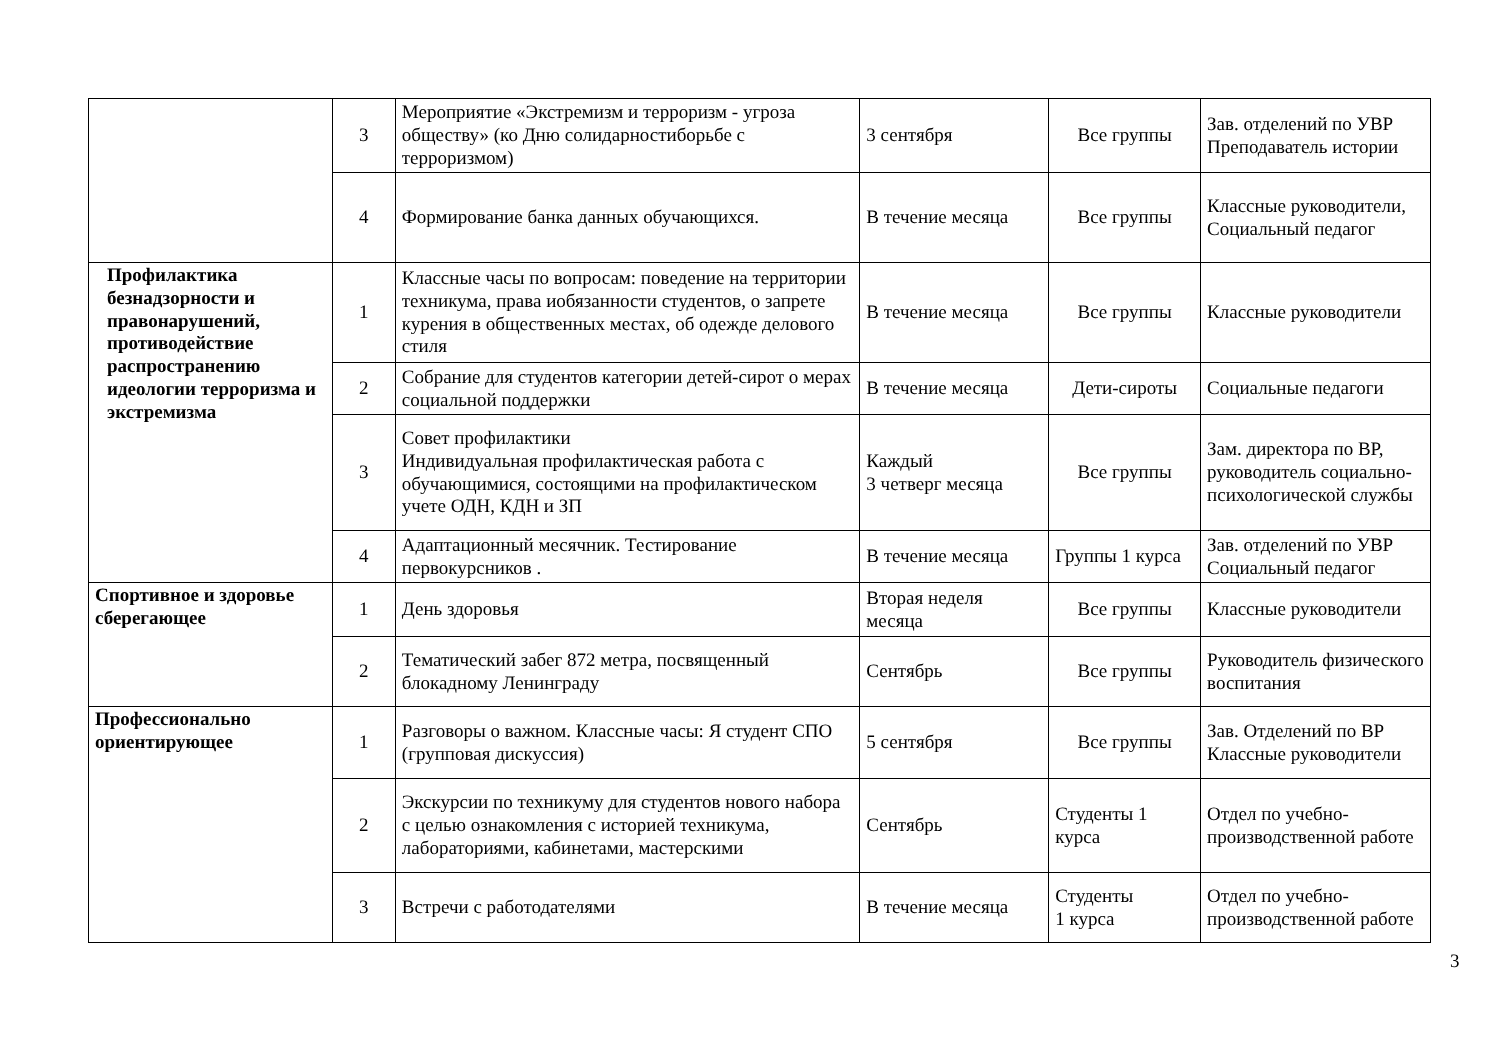| | 3 | Мероприятие «Экстремизм и терроризм - угроза обществу» (ко Дню солидарностиборьбе с терроризмом) | 3 сентября | Все группы | Зав. отделений по УВР Преподаватель истории |
| | 4 | Формирование банка данных обучающихся. | В течение месяца | Все группы | Классные руководители, Социальный педагог |
| Профилактика безнадзорности и правонарушений, противодействие распространению идеологии терроризма и экстремизма | 1 | Классные часы по вопросам: поведение на территории техникума, права иобязанности студентов, о запрете курения в общественных местах, об одежде делового стиля | В течение месяца | Все группы | Классные руководители |
| | 2 | Собрание для студентов категории детей-сирот о мерах социальной поддержки | В течение месяца | Дети-сироты | Социальные педагоги |
| | 3 | Совет профилактики Индивидуальная профилактическая работа с обучающимися, состоящими на профилактическом учете ОДН, КДН и ЗП | Каждый 3 четверг месяца | Все группы | Зам. директора по ВР, руководитель социально-психологической службы |
| | 4 | Адаптационный месячник. Тестирование первокурсников . | В течение месяца | Группы 1 курса | Зав. отделений по УВР Социальный педагог |
| Спортивное и здоровье сберегающее | 1 | День здоровья | Вторая неделя месяца | Все группы | Классные руководители |
| | 2 | Тематический забег 872 метра, посвященный блокадному Ленинграду | Сентябрь | Все группы | Руководитель физического воспитания |
| Профессионально ориентирующее | 1 | Разговоры о важном. Классные часы: Я студент СПО (групповая дискуссия) | 5 сентября | Все группы | Зав. Отделений по ВР Классные руководители |
| | 2 | Экскурсии по техникуму для студентов нового набора с целью ознакомления с историей техникума, лабораториями, кабинетами, мастерскими | Сентябрь | Студенты 1 курса | Отдел по учебно-производственной работе |
| | 3 | Встречи с работодателями | В течение месяца | Студенты 1 курса | Отдел по учебно-производственной работе |
3